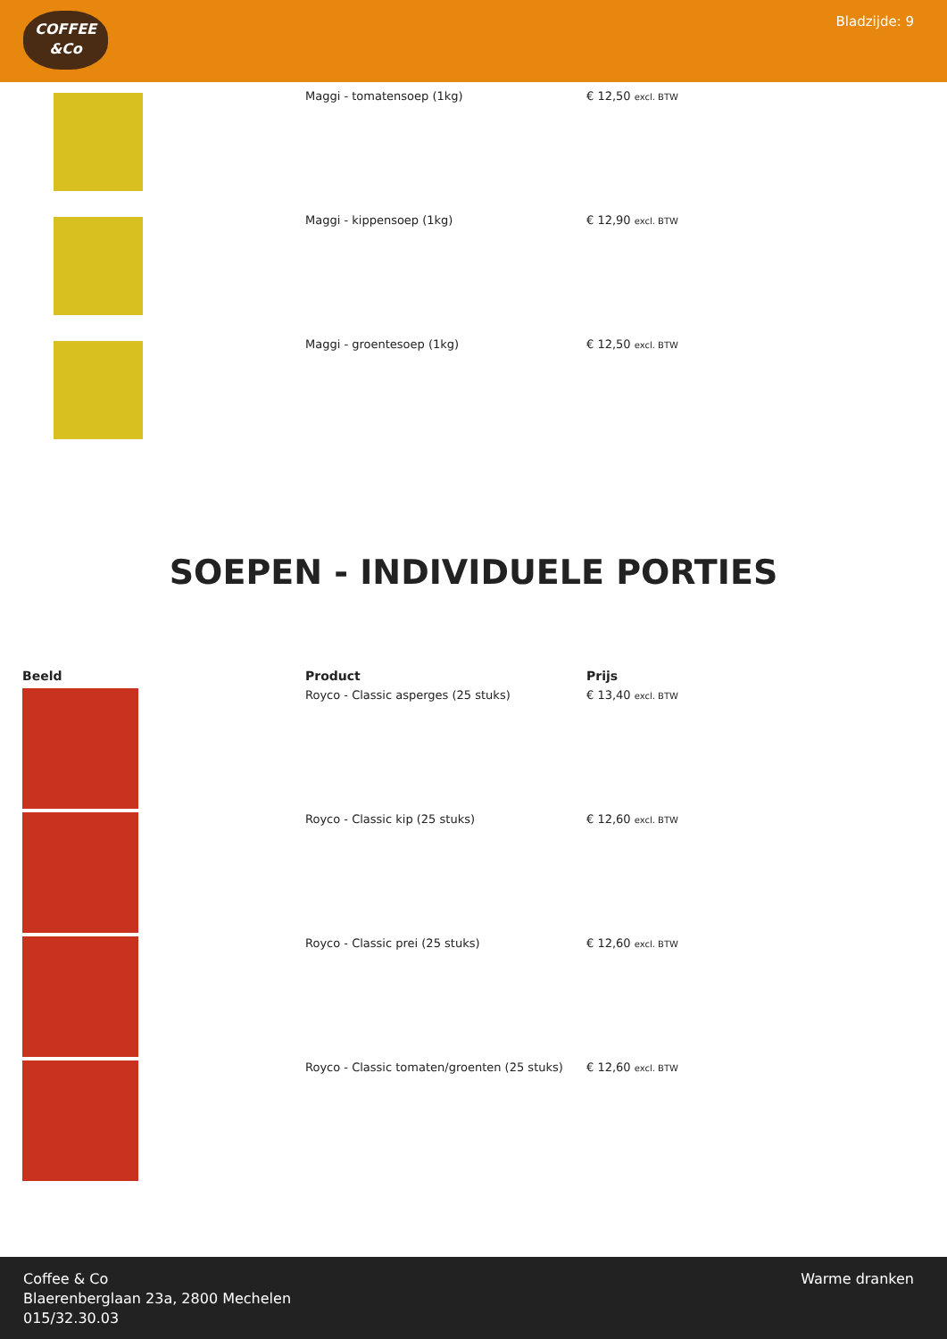COFFEE
&Co
Bladzijde: 9
| | Maggi - tomatensoep (1kg) | € 12,50 excl. BTW |
| | Maggi - kippensoep (1kg) | € 12,90 excl. BTW |
| | Maggi - groentesoep (1kg) | € 12,50 excl. BTW |
SOEPEN - INDIVIDUELE PORTIES
| Beeld | Product | Prijs |
| --- | --- | --- |
| | Royco - Classic asperges (25 stuks) | € 13,40 excl. BTW |
| | Royco - Classic kip (25 stuks) | € 12,60 excl. BTW |
| | Royco - Classic prei (25 stuks) | € 12,60 excl. BTW |
| | Royco - Classic tomaten/groenten (25 stuks) | € 12,60 excl. BTW |
Coffee & Co
Blaerenberglaan 23a, 2800 Mechelen
015/32.30.03
Warme dranken